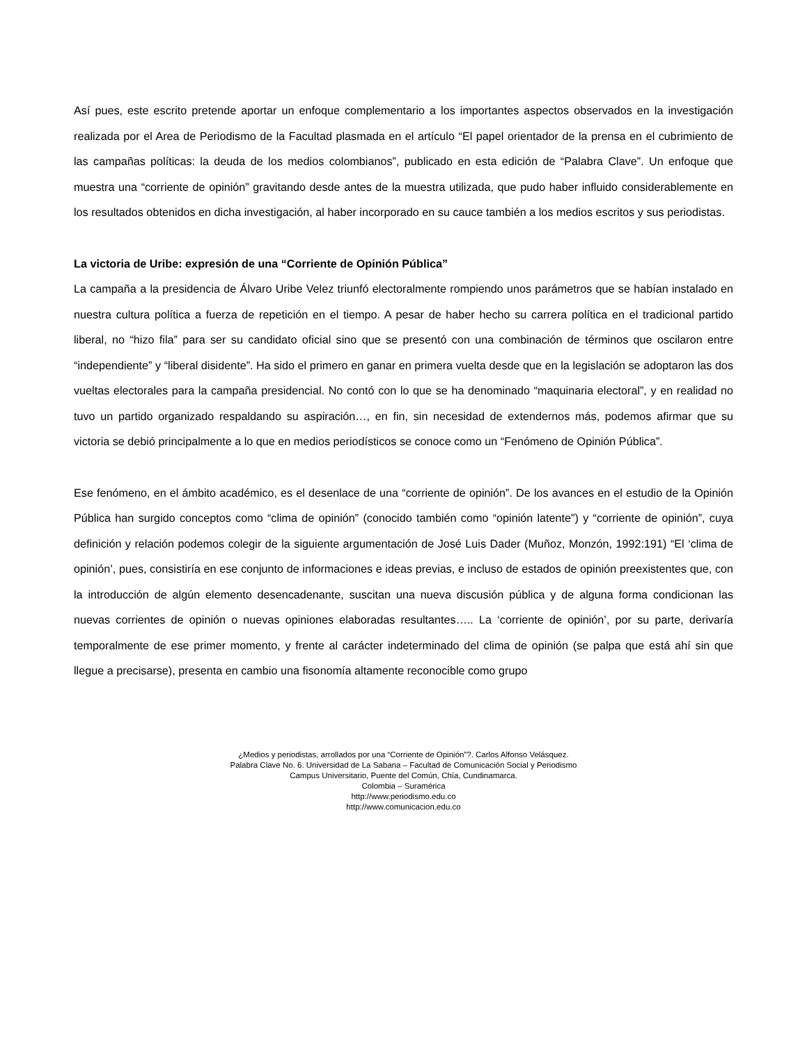Así pues, este escrito pretende aportar un enfoque complementario a los importantes aspectos observados en la investigación realizada por el Area de Periodismo de la Facultad plasmada en el artículo “El papel orientador de la prensa en el cubrimiento de las campañas políticas: la deuda de los medios colombianos”, publicado en esta edición de “Palabra Clave”. Un enfoque que muestra una “corriente de opinión” gravitando desde antes de la muestra utilizada, que pudo haber influido considerablemente en los resultados obtenidos en dicha investigación, al haber incorporado en su cauce también a los medios escritos y sus periodistas.
La victoria de Uribe: expresión de una “Corriente de Opinión Pública”
La campaña a la presidencia de Álvaro Uribe Velez triunfó electoralmente rompiendo unos parámetros que se habían instalado en nuestra cultura política a fuerza de repetición en el tiempo. A pesar de haber hecho su carrera política en el tradicional partido liberal, no “hizo fila” para ser su candidato oficial sino que se presentó con una combinación de términos que oscilaron entre “independiente” y “liberal disidente”. Ha sido el primero en ganar en primera vuelta desde que en la legislación se adoptaron las dos vueltas electorales para la campaña presidencial. No contó con lo que se ha denominado “maquinaria electoral”, y en realidad no tuvo un partido organizado respaldando su aspiración…, en fin, sin necesidad de extendernos más, podemos afirmar que su victoria se debió principalmente a lo que en medios periodísticos se conoce como un “Fenómeno de Opinión Pública”.
Ese fenómeno, en el ámbito académico, es el desenlace de una “corriente de opinión”. De los avances en el estudio de la Opinión Pública han surgido conceptos como “clima de opinión” (conocido también como “opinión latente”) y “corriente de opinión”, cuya definición y relación podemos colegir de la siguiente argumentación de José Luis Dader (Muñoz, Monzón, 1992:191) “El ‘clima de opinión’, pues, consistiría en ese conjunto de informaciones e ideas previas, e incluso de estados de opinión preexistentes que, con la introducción de algún elemento desencadenante, suscitan una nueva discusión pública y de alguna forma condicionan las nuevas corrientes de opinión o nuevas opiniones elaboradas resultantes….. La ‘corriente de opinión’, por su parte, derivaría temporalmente de ese primer momento, y frente al carácter indeterminado del clima de opinión (se palpa que está ahí sin que llegue a precisarse), presenta en cambio una fisonomía altamente reconocible como grupo
¿Medios y periodistas, arrollados por una “Corriente de Opinión”?. Carlos Alfonso Velásquez.
Palabra Clave No. 6. Universidad de La Sabana – Facultad de Comunicación Social y Periodismo
Campus Universitario, Puente del Común, Chía, Cundinamarca.
Colombia – Suramérica
http://www.periodismo.edu.co
http://www.comunicacion.edu.co